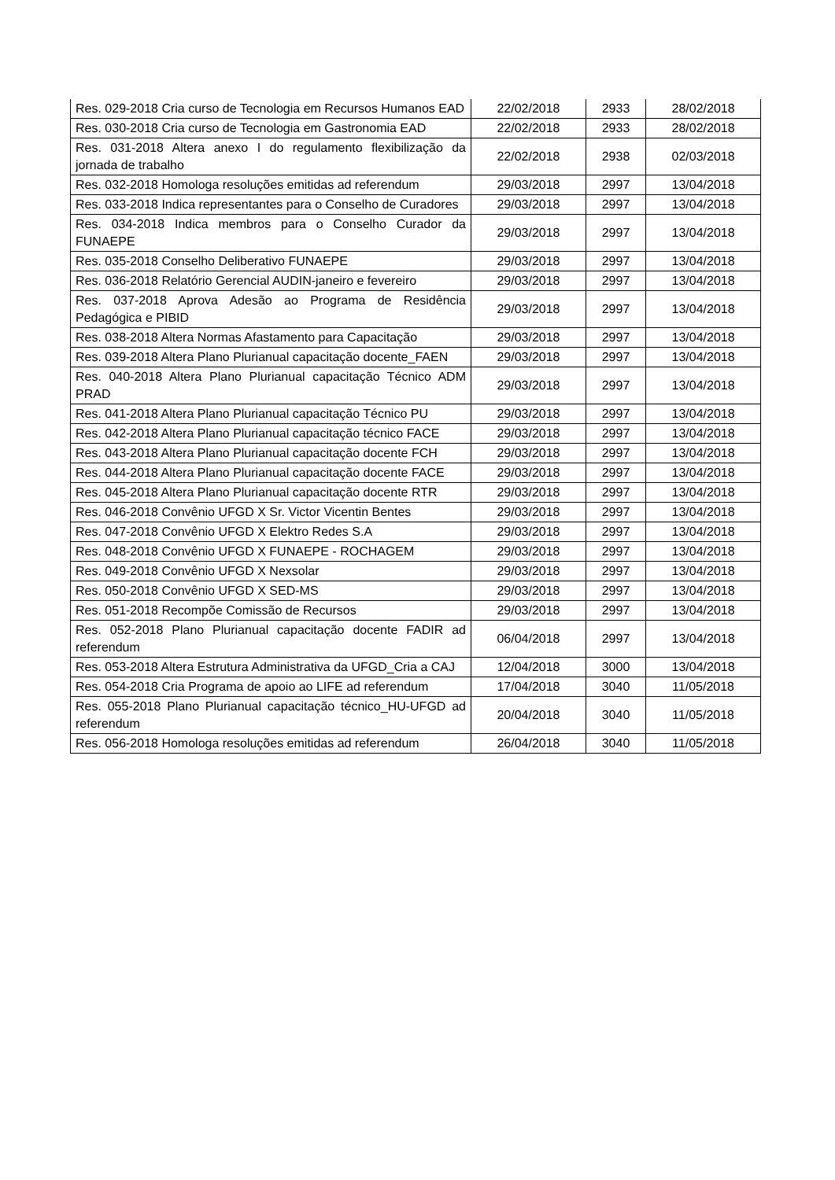| Res. 029-2018 Cria curso de Tecnologia em Recursos Humanos EAD | 22/02/2018 | 2933 | 28/02/2018 |
| Res. 030-2018 Cria curso de Tecnologia em Gastronomia EAD | 22/02/2018 | 2933 | 28/02/2018 |
| Res. 031-2018 Altera anexo I do regulamento flexibilização da jornada de trabalho | 22/02/2018 | 2938 | 02/03/2018 |
| Res. 032-2018 Homologa resoluções emitidas ad referendum | 29/03/2018 | 2997 | 13/04/2018 |
| Res. 033-2018 Indica representantes para o Conselho de Curadores | 29/03/2018 | 2997 | 13/04/2018 |
| Res. 034-2018 Indica membros para o Conselho Curador da FUNAEPE | 29/03/2018 | 2997 | 13/04/2018 |
| Res. 035-2018 Conselho Deliberativo FUNAEPE | 29/03/2018 | 2997 | 13/04/2018 |
| Res. 036-2018 Relatório Gerencial AUDIN-janeiro e fevereiro | 29/03/2018 | 2997 | 13/04/2018 |
| Res. 037-2018 Aprova Adesão ao Programa de Residência Pedagógica e PIBID | 29/03/2018 | 2997 | 13/04/2018 |
| Res. 038-2018 Altera Normas Afastamento para Capacitação | 29/03/2018 | 2997 | 13/04/2018 |
| Res. 039-2018 Altera Plano Plurianual capacitação docente_FAEN | 29/03/2018 | 2997 | 13/04/2018 |
| Res. 040-2018 Altera Plano Plurianual capacitação Técnico ADM PRAD | 29/03/2018 | 2997 | 13/04/2018 |
| Res. 041-2018 Altera Plano Plurianual capacitação Técnico PU | 29/03/2018 | 2997 | 13/04/2018 |
| Res. 042-2018 Altera Plano Plurianual capacitação técnico FACE | 29/03/2018 | 2997 | 13/04/2018 |
| Res. 043-2018 Altera Plano Plurianual capacitação docente FCH | 29/03/2018 | 2997 | 13/04/2018 |
| Res. 044-2018 Altera Plano Plurianual capacitação docente FACE | 29/03/2018 | 2997 | 13/04/2018 |
| Res. 045-2018 Altera Plano Plurianual capacitação docente RTR | 29/03/2018 | 2997 | 13/04/2018 |
| Res. 046-2018 Convênio UFGD X Sr. Victor Vicentin Bentes | 29/03/2018 | 2997 | 13/04/2018 |
| Res. 047-2018 Convênio UFGD X Elektro Redes S.A | 29/03/2018 | 2997 | 13/04/2018 |
| Res. 048-2018 Convênio UFGD X FUNAEPE - ROCHAGEM | 29/03/2018 | 2997 | 13/04/2018 |
| Res. 049-2018 Convênio UFGD X Nexsolar | 29/03/2018 | 2997 | 13/04/2018 |
| Res. 050-2018 Convênio UFGD X SED-MS | 29/03/2018 | 2997 | 13/04/2018 |
| Res. 051-2018 Recompõe Comissão de Recursos | 29/03/2018 | 2997 | 13/04/2018 |
| Res. 052-2018 Plano Plurianual capacitação docente FADIR ad referendum | 06/04/2018 | 2997 | 13/04/2018 |
| Res. 053-2018 Altera Estrutura Administrativa da UFGD_Cria a CAJ | 12/04/2018 | 3000 | 13/04/2018 |
| Res. 054-2018 Cria Programa de apoio ao LIFE ad referendum | 17/04/2018 | 3040 | 11/05/2018 |
| Res. 055-2018 Plano Plurianual capacitação técnico_HU-UFGD ad referendum | 20/04/2018 | 3040 | 11/05/2018 |
| Res. 056-2018 Homologa resoluções emitidas ad referendum | 26/04/2018 | 3040 | 11/05/2018 |